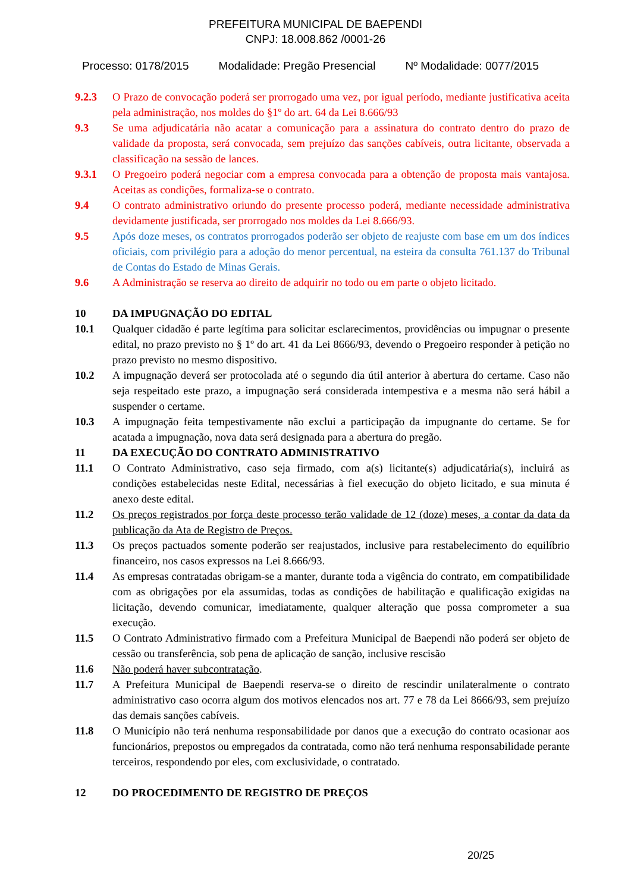PREFEITURA MUNICIPAL DE BAEPENDI
CNPJ: 18.008.862 /0001-26
Processo: 0178/2015 Modalidade: Pregão Presencial Nº Modalidade: 0077/2015
9.2.3 O Prazo de convocação poderá ser prorrogado uma vez, por igual período, mediante justificativa aceita pela administração, nos moldes do §1º do art. 64 da Lei 8.666/93
9.3 Se uma adjudicatária não acatar a comunicação para a assinatura do contrato dentro do prazo de validade da proposta, será convocada, sem prejuízo das sanções cabíveis, outra licitante, observada a classificação na sessão de lances.
9.3.1 O Pregoeiro poderá negociar com a empresa convocada para a obtenção de proposta mais vantajosa. Aceitas as condições, formaliza-se o contrato.
9.4 O contrato administrativo oriundo do presente processo poderá, mediante necessidade administrativa devidamente justificada, ser prorrogado nos moldes da Lei 8.666/93.
9.5 Após doze meses, os contratos prorrogados poderão ser objeto de reajuste com base em um dos índices oficiais, com privilégio para a adoção do menor percentual, na esteira da consulta 761.137 do Tribunal de Contas do Estado de Minas Gerais.
9.6 A Administração se reserva ao direito de adquirir no todo ou em parte o objeto licitado.
10 DA IMPUGNAÇÃO DO EDITAL
10.1 Qualquer cidadão é parte legítima para solicitar esclarecimentos, providências ou impugnar o presente edital, no prazo previsto no § 1º do art. 41 da Lei 8666/93, devendo o Pregoeiro responder à petição no prazo previsto no mesmo dispositivo.
10.2 A impugnação deverá ser protocolada até o segundo dia útil anterior à abertura do certame. Caso não seja respeitado este prazo, a impugnação será considerada intempestiva e a mesma não será hábil a suspender o certame.
10.3 A impugnação feita tempestivamente não exclui a participação da impugnante do certame. Se for acatada a impugnação, nova data será designada para a abertura do pregão.
11 DA EXECUÇÃO DO CONTRATO ADMINISTRATIVO
11.1 O Contrato Administrativo, caso seja firmado, com a(s) licitante(s) adjudicatária(s), incluirá as condições estabelecidas neste Edital, necessárias à fiel execução do objeto licitado, e sua minuta é anexo deste edital.
11.2 Os preços registrados por força deste processo terão validade de 12 (doze) meses, a contar da data da publicação da Ata de Registro de Preços.
11.3 Os preços pactuados somente poderão ser reajustados, inclusive para restabelecimento do equilíbrio financeiro, nos casos expressos na Lei 8.666/93.
11.4 As empresas contratadas obrigam-se a manter, durante toda a vigência do contrato, em compatibilidade com as obrigações por ela assumidas, todas as condições de habilitação e qualificação exigidas na licitação, devendo comunicar, imediatamente, qualquer alteração que possa comprometer a sua execução.
11.5 O Contrato Administrativo firmado com a Prefeitura Municipal de Baependi não poderá ser objeto de cessão ou transferência, sob pena de aplicação de sanção, inclusive rescisão
11.6 Não poderá haver subcontratação.
11.7 A Prefeitura Municipal de Baependi reserva-se o direito de rescindir unilateralmente o contrato administrativo caso ocorra algum dos motivos elencados nos art. 77 e 78 da Lei 8666/93, sem prejuízo das demais sanções cabíveis.
11.8 O Município não terá nenhuma responsabilidade por danos que a execução do contrato ocasionar aos funcionários, prepostos ou empregados da contratada, como não terá nenhuma responsabilidade perante terceiros, respondendo por eles, com exclusividade, o contratado.
12 DO PROCEDIMENTO DE REGISTRO DE PREÇOS
20/25